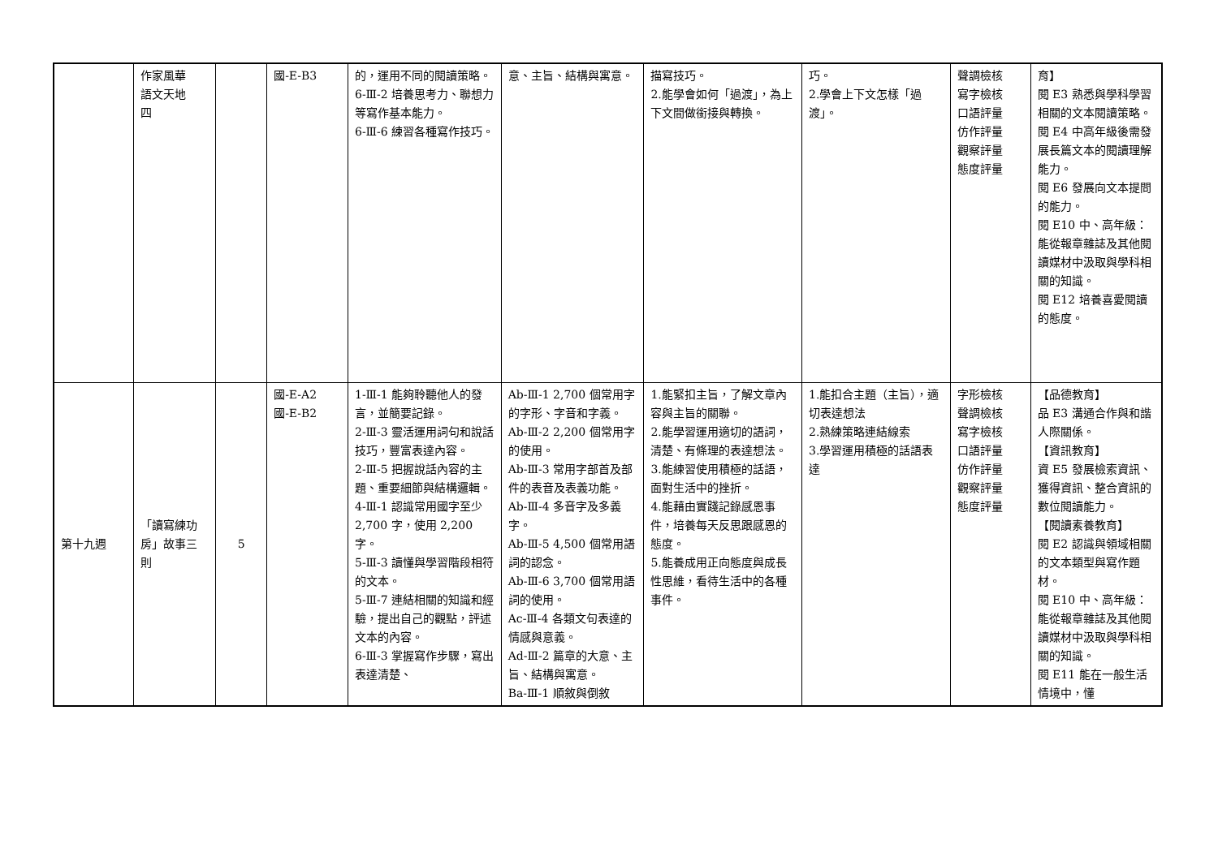| | 作家風華 語文天地 四 | | 國-E-B3 | 的，運用不同的閱讀策略。 6-Ⅲ-2 培養思考力、聯想力等寫作基本能力。 6-Ⅲ-6 練習各種寫作技巧。 | 意、主旨、結構與寓意。 | 描寫技巧。 2.能學會如何「過渡」，為上下文間做銜接與轉換。 | 巧。 2.學會上下文怎樣「過渡」。 | 聲調檢核 寫字檢核 口語評量 仿作評量 觀察評量 態度評量 | 育】 閱 E3 熟悉與學科學習相關的文本閱讀策略。 閱 E4 中高年級後需發展長篇文本的閱讀理解能力。 閱 E6 發展向文本提問的能力。 閱 E10 中、高年級：能從報章雜誌及其他閱讀媒材中汲取與學科相關的知識。 閱 E12 培養喜愛閱讀的態度。 |
| 第十九週 | 「讀寫練功房」故事三則 | 5 | 國-E-A2 國-E-B2 | 1-Ⅲ-1 能夠聆聽他人的發言，並簡要記錄。 2-Ⅲ-3 靈活運用詞句和說話技巧，豐富表達內容。 2-Ⅲ-5 把握說話內容的主題、重要細節與結構邏輯。 4-Ⅲ-1 認識常用國字至少 2,700 字，使用 2,200 字。 5-Ⅲ-3 讀懂與學習階段相符的文本。 5-Ⅲ-7 連結相關的知識和經驗，提出自己的觀點，評述文本的內容。 6-Ⅲ-3 掌握寫作步驟，寫出表達清楚、 | Ab-Ⅲ-1 2,700 個常用字的字形、字音和字義。 Ab-Ⅲ-2 2,200 個常用字的使用。 Ab-Ⅲ-3 常用字部首及部件的表音及表義功能。 Ab-Ⅲ-4 多音字及多義字。 Ab-Ⅲ-5 4,500 個常用語詞的認念。 Ab-Ⅲ-6 3,700 個常用語詞的使用。 Ac-Ⅲ-4 各類文句表達的情感與意義。 Ad-Ⅲ-2 篇章的大意、主旨、結構與寓意。 Ba-Ⅲ-1 順敘與倒敘 | 1.能緊扣主旨，了解文章內容與主旨的關聯。 2.能學習運用適切的語詞，清楚、有條理的表達想法。 3.能練習使用積極的話語，面對生活中的挫折。 4.能藉由實踐記錄感恩事件，培養每天反思跟感恩的態度。 5.能養成用正向態度與成長性思維，看待生活中的各種事件。 | 1.能扣合主題（主旨），適切表達想法 2.熟練策略連結線索 3.學習運用積極的話語表達 | 字形檢核 聲調檢核 寫字檢核 口語評量 仿作評量 觀察評量 態度評量 | 【品德教育】 品 E3 溝通合作與和諧人際關係。 【資訊教育】 資 E5 發展檢索資訊、獲得資訊、整合資訊的數位閱讀能力。 【閱讀素養教育】 閱 E2 認識與領域相關的文本類型與寫作題材。 閱 E10 中、高年級：能從報章雜誌及其他閱讀媒材中汲取與學科相關的知識。 閱 E11 能在一般生活情境中，懂 |